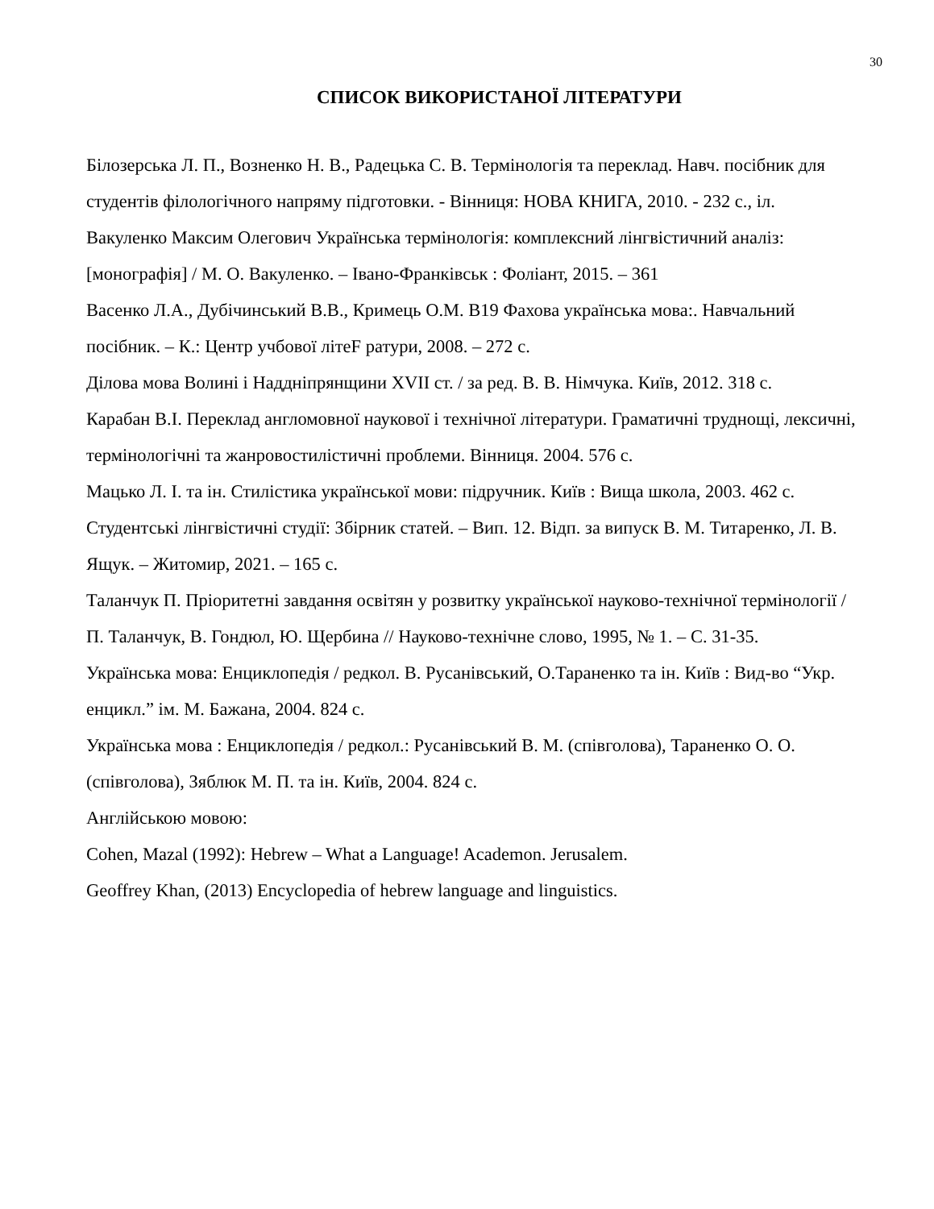30
СПИСОК ВИКОРИСТАНОЇ ЛІТЕРАТУРИ
Білозерська Л. П., Возненко Н. В., Радецька С. В. Термінологія та переклад. Навч. посібник для студентів філологічного напряму підготовки. - Вінниця: НОВА КНИГА, 2010. - 232 с., іл.
Вакуленко Максим Олегович Українська термінологія: комплексний лінгвістичний аналіз: [монографія] / М. О. Вакуленко. – Івано-Франківськ : Фоліант, 2015. – 361
Васенко Л.А., Дубічинський В.В., Кримець О.М. В19 Фахова українська мова:. Навчальний посібник. – К.: Центр учбової літеF ратури, 2008. – 272 с.
Ділова мова Волині і Наддніпрянщини XVII ст. / за ред. В. В. Німчука. Київ, 2012. 318 с.
Карабан В.І. Переклад англомовної наукової і технічної літератури. Граматичні труднощі, лексичні, термінологічні та жанровостилістичні проблеми. Вінниця. 2004. 576 с.
Мацько Л. І. та ін. Стилістика української мови: підручник. Київ : Вища школа, 2003. 462 с.
Студентські лінгвістичні студії: Збірник статей. – Вип. 12. Відп. за випуск В. М. Титаренко, Л. В. Ящук. – Житомир, 2021. – 165 с.
Таланчук П. Пріоритетні завдання освітян у розвитку української науково-технічної термінології / П. Таланчук, В. Гондюл, Ю. Щербина // Науково-технічне слово, 1995, № 1. – С. 31-35.
Українська мова: Енциклопедія / редкол. В. Русанівський, О.Тараненко та ін. Київ : Вид-во “Укр. енцикл.” ім. М. Бажана, 2004. 824 с.
Українська мова : Енциклопедія / редкол.: Русанівський В. М. (співголова), Тараненко О. О. (співголова), Зяблюк М. П. та ін. Київ, 2004. 824 с.
Англійською мовою:
Cohen, Mazal (1992): Hebrew – What a Language! Academon. Jerusalem.
Geoffrey Khan, (2013) Encyclopedia of hebrew language and linguistics.